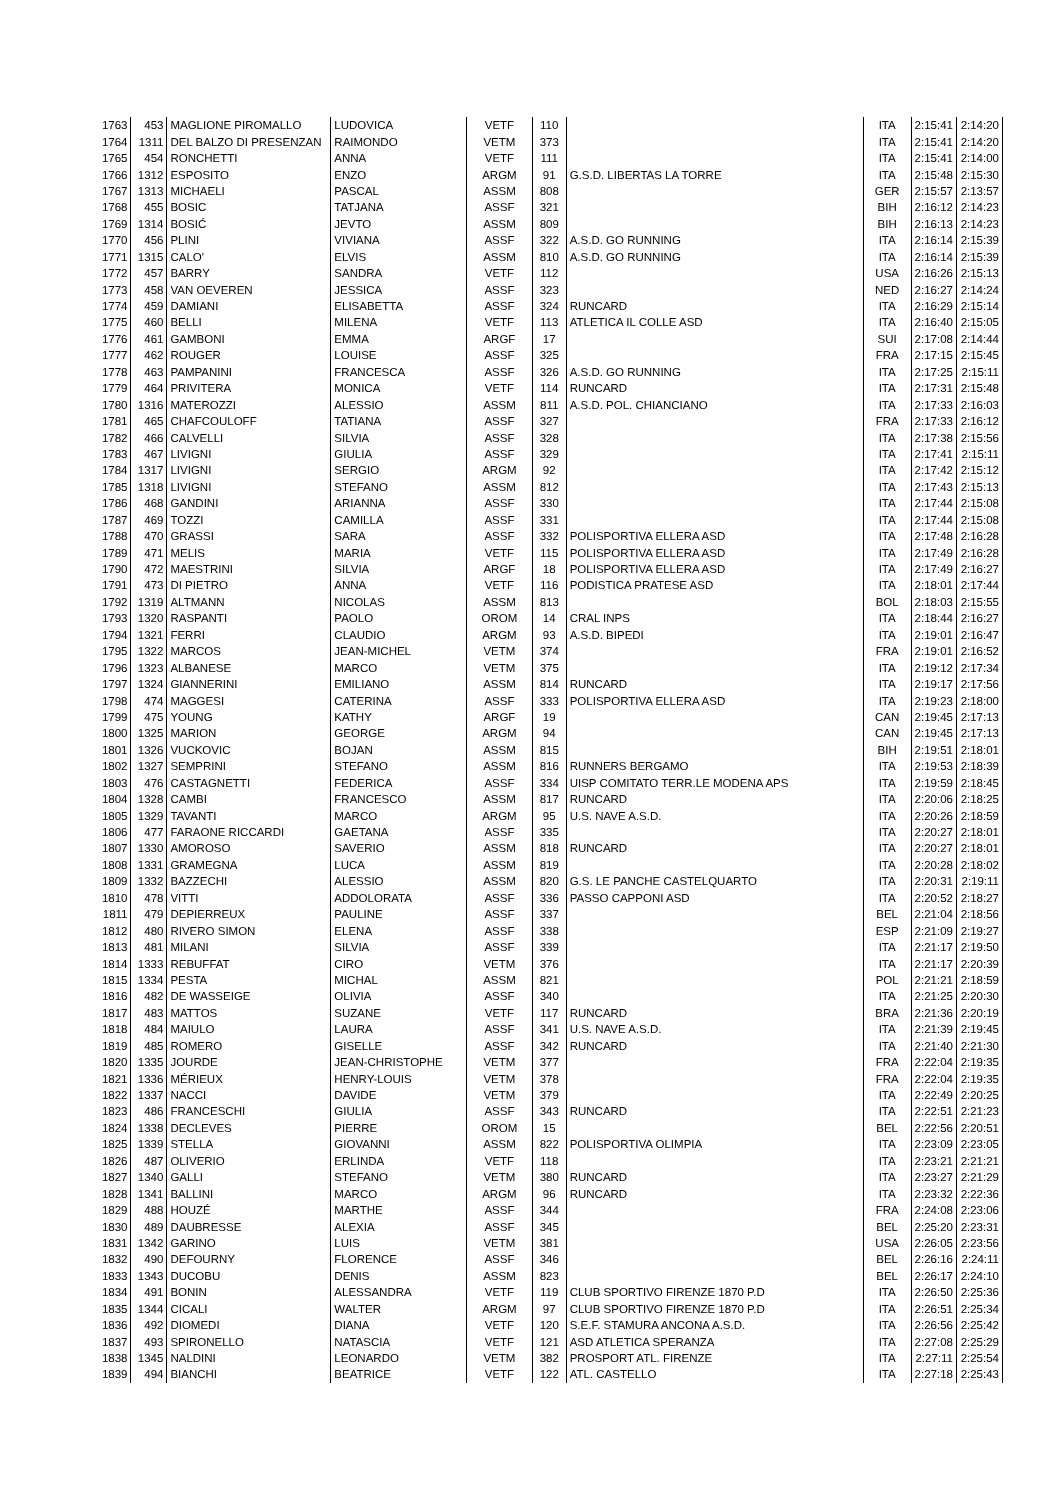| 1763 | 453 | MAGLIONE PIROMALLO | LUDOVICA | VETF | 110 | | ITA | 2:15:41 | 2:14:20 |
| 1764 | 1311 | DEL BALZO DI PRESENZAN | RAIMONDO | VETM | 373 | | ITA | 2:15:41 | 2:14:20 |
| 1765 | 454 | RONCHETTI | ANNA | VETF | 111 | | ITA | 2:15:41 | 2:14:00 |
| 1766 | 1312 | ESPOSITO | ENZO | ARGM | 91 | G.S.D. LIBERTAS LA TORRE | ITA | 2:15:48 | 2:15:30 |
| 1767 | 1313 | MICHAELI | PASCAL | ASSM | 808 | | GER | 2:15:57 | 2:13:57 |
| 1768 | 455 | BOSIC | TATJANA | ASSF | 321 | | BIH | 2:16:12 | 2:14:23 |
| 1769 | 1314 | BOSIĆ | JEVTO | ASSM | 809 | | BIH | 2:16:13 | 2:14:23 |
| 1770 | 456 | PLINI | VIVIANA | ASSF | 322 | A.S.D. GO RUNNING | ITA | 2:16:14 | 2:15:39 |
| 1771 | 1315 | CALO' | ELVIS | ASSM | 810 | A.S.D. GO RUNNING | ITA | 2:16:14 | 2:15:39 |
| 1772 | 457 | BARRY | SANDRA | VETF | 112 | | USA | 2:16:26 | 2:15:13 |
| 1773 | 458 | VAN OEVEREN | JESSICA | ASSF | 323 | | NED | 2:16:27 | 2:14:24 |
| 1774 | 459 | DAMIANI | ELISABETTA | ASSF | 324 | RUNCARD | ITA | 2:16:29 | 2:15:14 |
| 1775 | 460 | BELLI | MILENA | VETF | 113 | ATLETICA IL COLLE ASD | ITA | 2:16:40 | 2:15:05 |
| 1776 | 461 | GAMBONI | EMMA | ARGF | 17 | | SUI | 2:17:08 | 2:14:44 |
| 1777 | 462 | ROUGER | LOUISE | ASSF | 325 | | FRA | 2:17:15 | 2:15:45 |
| 1778 | 463 | PAMPANINI | FRANCESCA | ASSF | 326 | A.S.D. GO RUNNING | ITA | 2:17:25 | 2:15:11 |
| 1779 | 464 | PRIVITERA | MONICA | VETF | 114 | RUNCARD | ITA | 2:17:31 | 2:15:48 |
| 1780 | 1316 | MATEROZZI | ALESSIO | ASSM | 811 | A.S.D. POL. CHIANCIANO | ITA | 2:17:33 | 2:16:03 |
| 1781 | 465 | CHAFCOULOFF | TATIANA | ASSF | 327 | | FRA | 2:17:33 | 2:16:12 |
| 1782 | 466 | CALVELLI | SILVIA | ASSF | 328 | | ITA | 2:17:38 | 2:15:56 |
| 1783 | 467 | LIVIGNI | GIULIA | ASSF | 329 | | ITA | 2:17:41 | 2:15:11 |
| 1784 | 1317 | LIVIGNI | SERGIO | ARGM | 92 | | ITA | 2:17:42 | 2:15:12 |
| 1785 | 1318 | LIVIGNI | STEFANO | ASSM | 812 | | ITA | 2:17:43 | 2:15:13 |
| 1786 | 468 | GANDINI | ARIANNA | ASSF | 330 | | ITA | 2:17:44 | 2:15:08 |
| 1787 | 469 | TOZZI | CAMILLA | ASSF | 331 | | ITA | 2:17:44 | 2:15:08 |
| 1788 | 470 | GRASSI | SARA | ASSF | 332 | POLISPORTIVA ELLERA ASD | ITA | 2:17:48 | 2:16:28 |
| 1789 | 471 | MELIS | MARIA | VETF | 115 | POLISPORTIVA ELLERA ASD | ITA | 2:17:49 | 2:16:28 |
| 1790 | 472 | MAESTRINI | SILVIA | ARGF | 18 | POLISPORTIVA ELLERA ASD | ITA | 2:17:49 | 2:16:27 |
| 1791 | 473 | DI PIETRO | ANNA | VETF | 116 | PODISTICA PRATESE ASD | ITA | 2:18:01 | 2:17:44 |
| 1792 | 1319 | ALTMANN | NICOLAS | ASSM | 813 | | BOL | 2:18:03 | 2:15:55 |
| 1793 | 1320 | RASPANTI | PAOLO | OROM | 14 | CRAL INPS | ITA | 2:18:44 | 2:16:27 |
| 1794 | 1321 | FERRI | CLAUDIO | ARGM | 93 | A.S.D. BIPEDI | ITA | 2:19:01 | 2:16:47 |
| 1795 | 1322 | MARCOS | JEAN-MICHEL | VETM | 374 | | FRA | 2:19:01 | 2:16:52 |
| 1796 | 1323 | ALBANESE | MARCO | VETM | 375 | | ITA | 2:19:12 | 2:17:34 |
| 1797 | 1324 | GIANNERINI | EMILIANO | ASSM | 814 | RUNCARD | ITA | 2:19:17 | 2:17:56 |
| 1798 | 474 | MAGGESI | CATERINA | ASSF | 333 | POLISPORTIVA ELLERA ASD | ITA | 2:19:23 | 2:18:00 |
| 1799 | 475 | YOUNG | KATHY | ARGF | 19 | | CAN | 2:19:45 | 2:17:13 |
| 1800 | 1325 | MARION | GEORGE | ARGM | 94 | | CAN | 2:19:45 | 2:17:13 |
| 1801 | 1326 | VUCKOVIC | BOJAN | ASSM | 815 | | BIH | 2:19:51 | 2:18:01 |
| 1802 | 1327 | SEMPRINI | STEFANO | ASSM | 816 | RUNNERS BERGAMO | ITA | 2:19:53 | 2:18:39 |
| 1803 | 476 | CASTAGNETTI | FEDERICA | ASSF | 334 | UISP COMITATO TERR.LE MODENA APS | ITA | 2:19:59 | 2:18:45 |
| 1804 | 1328 | CAMBI | FRANCESCO | ASSM | 817 | RUNCARD | ITA | 2:20:06 | 2:18:25 |
| 1805 | 1329 | TAVANTI | MARCO | ARGM | 95 | U.S. NAVE A.S.D. | ITA | 2:20:26 | 2:18:59 |
| 1806 | 477 | FARAONE RICCARDI | GAETANA | ASSF | 335 | | ITA | 2:20:27 | 2:18:01 |
| 1807 | 1330 | AMOROSO | SAVERIO | ASSM | 818 | RUNCARD | ITA | 2:20:27 | 2:18:01 |
| 1808 | 1331 | GRAMEGNA | LUCA | ASSM | 819 | | ITA | 2:20:28 | 2:18:02 |
| 1809 | 1332 | BAZZECHI | ALESSIO | ASSM | 820 | G.S. LE PANCHE CASTELQUARTO | ITA | 2:20:31 | 2:19:11 |
| 1810 | 478 | VITTI | ADDOLORATA | ASSF | 336 | PASSO CAPPONI ASD | ITA | 2:20:52 | 2:18:27 |
| 1811 | 479 | DEPIERREUX | PAULINE | ASSF | 337 | | BEL | 2:21:04 | 2:18:56 |
| 1812 | 480 | RIVERO SIMON | ELENA | ASSF | 338 | | ESP | 2:21:09 | 2:19:27 |
| 1813 | 481 | MILANI | SILVIA | ASSF | 339 | | ITA | 2:21:17 | 2:19:50 |
| 1814 | 1333 | REBUFFAT | CIRO | VETM | 376 | | ITA | 2:21:17 | 2:20:39 |
| 1815 | 1334 | PESTA | MICHAL | ASSM | 821 | | POL | 2:21:21 | 2:18:59 |
| 1816 | 482 | DE WASSEIGE | OLIVIA | ASSF | 340 | | ITA | 2:21:25 | 2:20:30 |
| 1817 | 483 | MATTOS | SUZANE | VETF | 117 | RUNCARD | BRA | 2:21:36 | 2:20:19 |
| 1818 | 484 | MAIULO | LAURA | ASSF | 341 | U.S. NAVE A.S.D. | ITA | 2:21:39 | 2:19:45 |
| 1819 | 485 | ROMERO | GISELLE | ASSF | 342 | RUNCARD | ITA | 2:21:40 | 2:21:30 |
| 1820 | 1335 | JOURDE | JEAN-CHRISTOPHE | VETM | 377 | | FRA | 2:22:04 | 2:19:35 |
| 1821 | 1336 | MÉRIEUX | HENRY-LOUIS | VETM | 378 | | FRA | 2:22:04 | 2:19:35 |
| 1822 | 1337 | NACCI | DAVIDE | VETM | 379 | | ITA | 2:22:49 | 2:20:25 |
| 1823 | 486 | FRANCESCHI | GIULIA | ASSF | 343 | RUNCARD | ITA | 2:22:51 | 2:21:23 |
| 1824 | 1338 | DECLEVES | PIERRE | OROM | 15 | | BEL | 2:22:56 | 2:20:51 |
| 1825 | 1339 | STELLA | GIOVANNI | ASSM | 822 | POLISPORTIVA OLIMPIA | ITA | 2:23:09 | 2:23:05 |
| 1826 | 487 | OLIVERIO | ERLINDA | VETF | 118 | | ITA | 2:23:21 | 2:21:21 |
| 1827 | 1340 | GALLI | STEFANO | VETM | 380 | RUNCARD | ITA | 2:23:27 | 2:21:29 |
| 1828 | 1341 | BALLINI | MARCO | ARGM | 96 | RUNCARD | ITA | 2:23:32 | 2:22:36 |
| 1829 | 488 | HOUZÉ | MARTHE | ASSF | 344 | | FRA | 2:24:08 | 2:23:06 |
| 1830 | 489 | DAUBRESSE | ALEXIA | ASSF | 345 | | BEL | 2:25:20 | 2:23:31 |
| 1831 | 1342 | GARINO | LUIS | VETM | 381 | | USA | 2:26:05 | 2:23:56 |
| 1832 | 490 | DEFOURNY | FLORENCE | ASSF | 346 | | BEL | 2:26:16 | 2:24:11 |
| 1833 | 1343 | DUCOBU | DENIS | ASSM | 823 | | BEL | 2:26:17 | 2:24:10 |
| 1834 | 491 | BONIN | ALESSANDRA | VETF | 119 | CLUB SPORTIVO FIRENZE 1870 P.D | ITA | 2:26:50 | 2:25:36 |
| 1835 | 1344 | CICALI | WALTER | ARGM | 97 | CLUB SPORTIVO FIRENZE 1870 P.D | ITA | 2:26:51 | 2:25:34 |
| 1836 | 492 | DIOMEDI | DIANA | VETF | 120 | S.E.F. STAMURA ANCONA A.S.D. | ITA | 2:26:56 | 2:25:42 |
| 1837 | 493 | SPIRONELLO | NATASCIA | VETF | 121 | ASD ATLETICA SPERANZA | ITA | 2:27:08 | 2:25:29 |
| 1838 | 1345 | NALDINI | LEONARDO | VETM | 382 | PROSPORT ATL. FIRENZE | ITA | 2:27:11 | 2:25:54 |
| 1839 | 494 | BIANCHI | BEATRICE | VETF | 122 | ATL. CASTELLO | ITA | 2:27:18 | 2:25:43 |